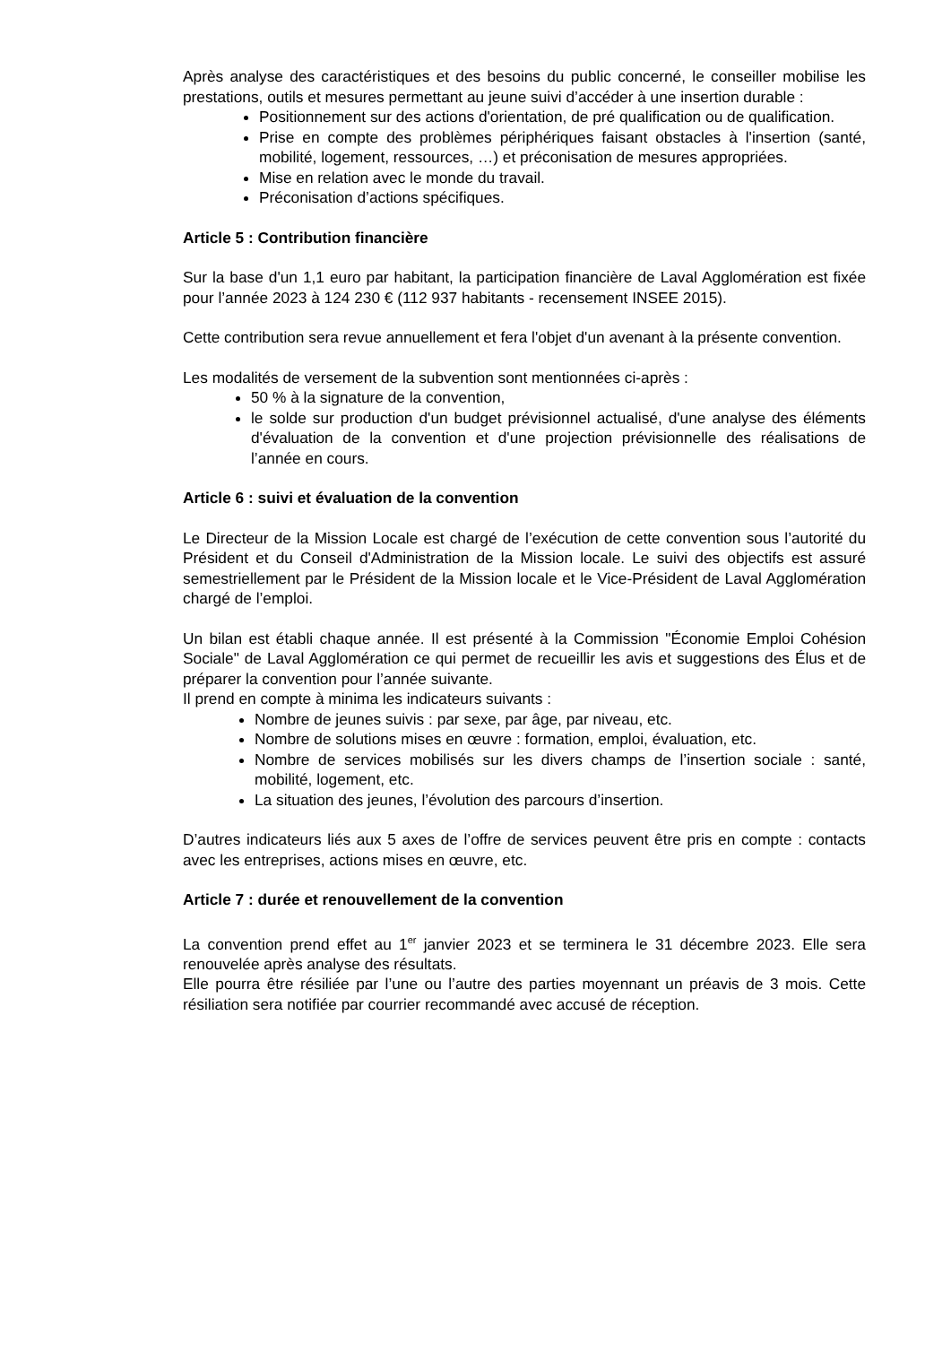Après analyse des caractéristiques et des besoins du public concerné, le conseiller mobilise les prestations, outils et mesures permettant au jeune suivi d’accéder à une insertion durable :
Positionnement sur des actions d'orientation, de pré qualification ou de qualification.
Prise en compte des problèmes périphériques faisant obstacles à l'insertion (santé, mobilité, logement, ressources, …) et préconisation de mesures appropriées.
Mise en relation avec le monde du travail.
Préconisation d’actions spécifiques.
Article 5 : Contribution financière
Sur la base d'un 1,1 euro par habitant, la participation financière de Laval Agglomération est fixée pour l’année 2023 à 124 230 € (112 937 habitants - recensement INSEE 2015).
Cette contribution sera revue annuellement et fera l'objet d'un avenant à la présente convention.
Les modalités de versement de la subvention sont mentionnées ci-après :
50 % à la signature de la convention,
le solde sur production d'un budget prévisionnel actualisé, d'une analyse des éléments d'évaluation de la convention et d'une projection prévisionnelle des réalisations de l’année en cours.
Article 6 : suivi et évaluation de la convention
Le Directeur de la Mission Locale est chargé de l’exécution de cette convention sous l’autorité du Président et du Conseil d'Administration de la Mission locale. Le suivi des objectifs est assuré semestriellement par le Président de la Mission locale et le Vice-Président de Laval Agglomération chargé de l’emploi.
Un bilan est établi chaque année. Il est présenté à la Commission "Économie Emploi Cohésion Sociale" de Laval Agglomération ce qui permet de recueillir les avis et suggestions des Élus et de préparer la convention pour l’année suivante.
Il prend en compte à minima les indicateurs suivants :
Nombre de jeunes suivis : par sexe, par âge, par niveau, etc.
Nombre de solutions mises en œuvre : formation, emploi, évaluation, etc.
Nombre de services mobilisés sur les divers champs de l’insertion sociale : santé, mobilité, logement, etc.
La situation des jeunes, l’évolution des parcours d’insertion.
D’autres indicateurs liés aux 5 axes de l’offre de services peuvent être pris en compte : contacts avec les entreprises, actions mises en œuvre, etc.
Article 7 : durée et renouvellement de la convention
La convention prend effet au 1<sup>er</sup> janvier 2023 et se terminera le 31 décembre 2023. Elle sera renouvelée après analyse des résultats.
Elle pourra être résiliée par l’une ou l’autre des parties moyennant un préavis de 3 mois. Cette résiliation sera notifiée par courrier recommandé avec accusé de réception.